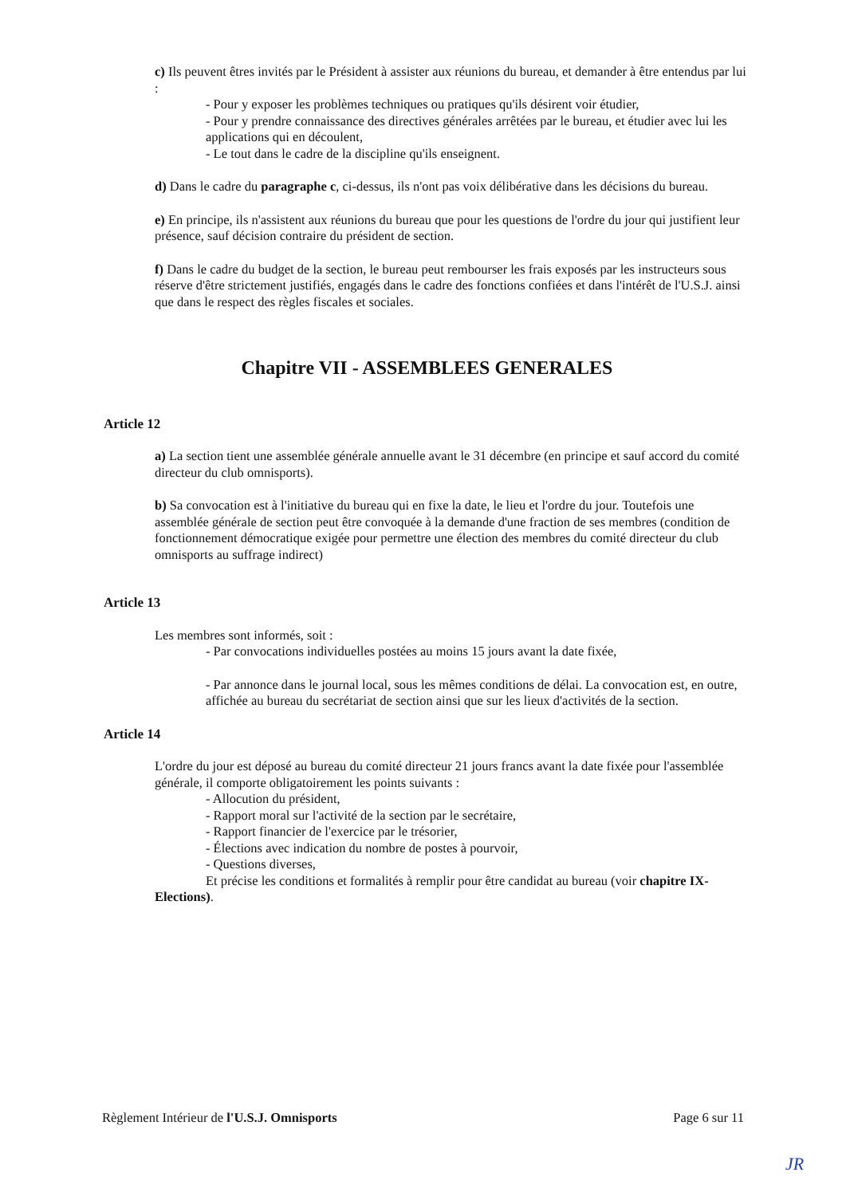c) Ils peuvent êtres invités par le Président à assister aux réunions du bureau, et demander à être entendus par lui :
- Pour y exposer les problèmes techniques ou pratiques qu'ils désirent voir étudier,
- Pour y prendre connaissance des directives générales arrêtées par le bureau, et étudier avec lui les applications qui en découlent,
- Le tout dans le cadre de la discipline qu'ils enseignent.
d) Dans le cadre du paragraphe c, ci-dessus, ils n'ont pas voix délibérative dans les décisions du bureau.
e) En principe, ils n'assistent aux réunions du bureau que pour les questions de l'ordre du jour qui justifient leur présence, sauf décision contraire du président de section.
f) Dans le cadre du budget de la section, le bureau peut rembourser les frais exposés par les instructeurs sous réserve d'être strictement justifiés, engagés dans le cadre des fonctions confiées et dans l'intérêt de l'U.S.J. ainsi que dans le respect des règles fiscales et sociales.
Chapitre VII - ASSEMBLEES GENERALES
Article 12
a) La section tient une assemblée générale annuelle avant le 31 décembre (en principe et sauf accord du comité directeur du club omnisports).
b) Sa convocation est à l'initiative du bureau qui en fixe la date, le lieu et l'ordre du jour. Toutefois une assemblée générale de section peut être convoquée à la demande d'une fraction de ses membres (condition de fonctionnement démocratique exigée pour permettre une élection des membres du comité directeur du club omnisports au suffrage indirect)
Article 13
Les membres sont informés, soit :
- Par convocations individuelles postées au moins 15 jours avant la date fixée,
- Par annonce dans le journal local, sous les mêmes conditions de délai. La convocation est, en outre, affichée au bureau du secrétariat de section ainsi que sur les lieux d'activités de la section.
Article 14
L'ordre du jour est déposé au bureau du comité directeur 21 jours francs avant la date fixée pour l'assemblée générale, il comporte obligatoirement les points suivants :
- Allocution du président,
- Rapport moral sur l'activité de la section par le secrétaire,
- Rapport financier de l'exercice par le trésorier,
- Élections avec indication du nombre de postes à pourvoir,
- Questions diverses,
Et précise les conditions et formalités à remplir pour être candidat au bureau (voir chapitre IX-
Elections).
Règlement Intérieur de l'U.S.J. Omnisports Page 6 sur 11
JR